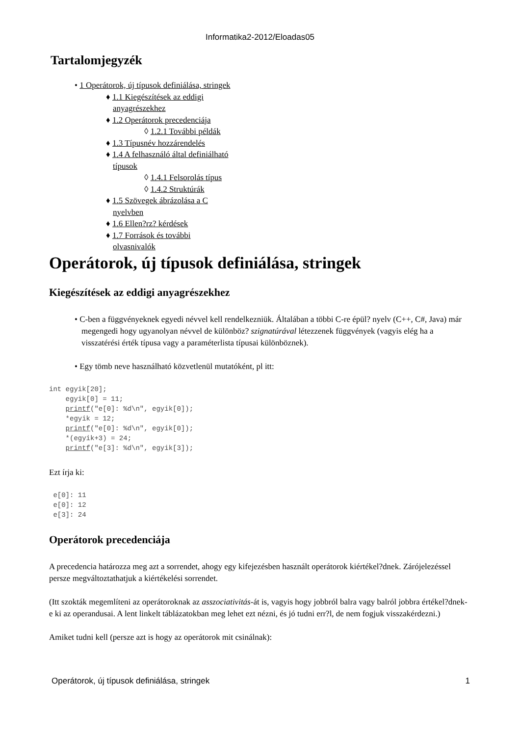Informatika2-2012/Eloadas05
Tartalomjegyzék
• 1 Operátorok, új típusok definiálása, stringek
♦ 1.1 Kiegészítések az eddigi anyagrészekhez
♦ 1.2 Operátorok precedenciája
◊ 1.2.1 További példák
♦ 1.3 Típusnév hozzárendelés
♦ 1.4 A felhasználó által definiálható típusok
◊ 1.4.1 Felsorolás típus
◊ 1.4.2 Struktúrák
♦ 1.5 Szövegek ábrázolása a C nyelvben
♦ 1.6 Ellen?rz? kérdések
♦ 1.7 Források és további olvasnivalók
Operátorok, új típusok definiálása, stringek
Kiegészítések az eddigi anyagrészekhez
• C-ben a függvényeknek egyedi névvel kell rendelkezniük. Általában a többi C-re épül? nyelv (C++, C#, Java) már megengedi hogy ugyanolyan névvel de különböz? szignatúrával létezzenek függvények (vagyis elég ha a visszatérési érték típusa vagy a paraméterlista típusai különböznek).
• Egy tömb neve használható közvetlenül mutatóként, pl itt:
int egyik[20];
    egyik[0] = 11;
    printf("e[0]: %d\n", egyik[0]);
    *egyik = 12;
    printf("e[0]: %d\n", egyik[0]);
    *(egyik+3) = 24;
    printf("e[3]: %d\n", egyik[3]);
Ezt írja ki:
 e[0]: 11
 e[0]: 12
 e[3]: 24
Operátorok precedenciája
A precedencia határozza meg azt a sorrendet, ahogy egy kifejezésben használt operátorok kiértékel?dnek. Zárójelezéssel persze megváltoztathatjuk a kiértékelési sorrendet.
(Itt szokták megemlíteni az operátoroknak az asszociativitás-át is, vagyis hogy jobbról balra vagy balról jobbra értékel?dnek-e ki az operandusai. A lent linkelt táblázatokban meg lehet ezt nézni, és jó tudni err?l, de nem fogjuk visszakérdezni.)
Amiket tudni kell (persze azt is hogy az operátorok mit csinálnak):
Operátorok, új típusok definiálása, stringek 1